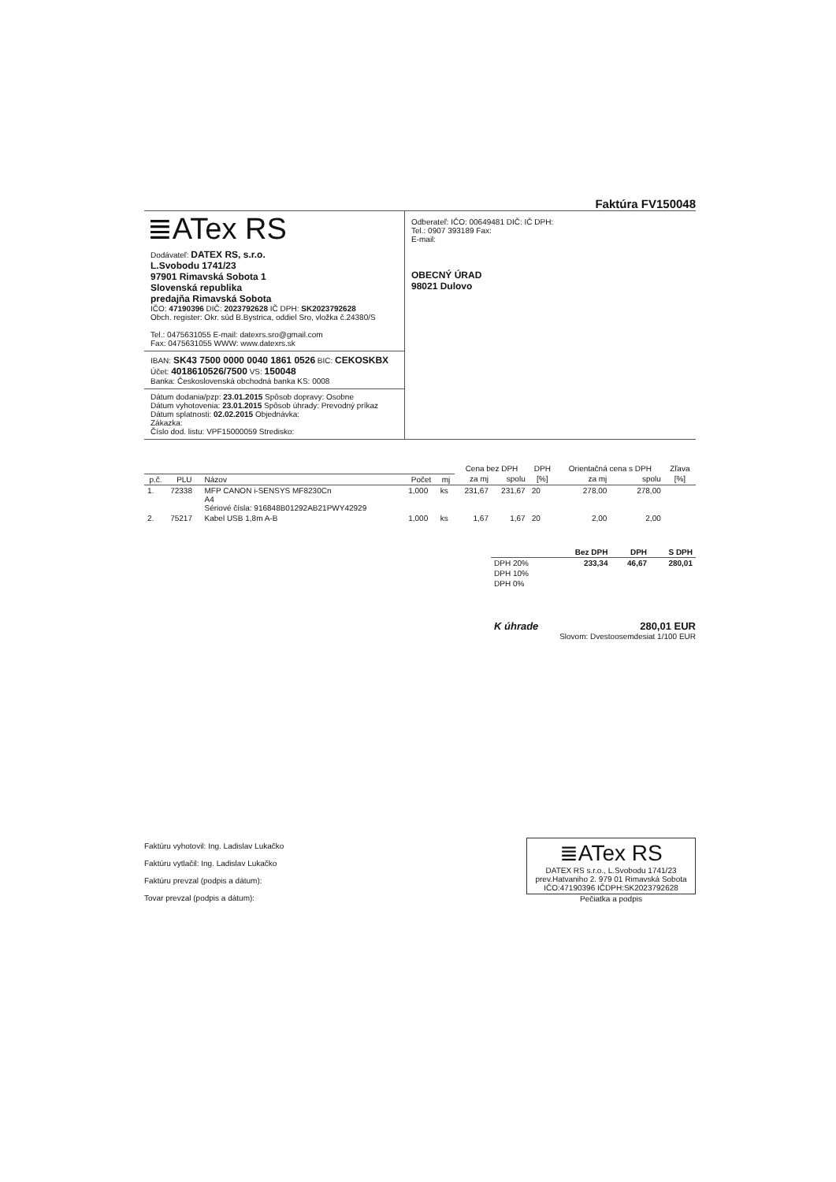Faktúra FV150048
≣ATex RS
Dodávateľ: DATEX RS, s.r.o.
L.Svobodu 1741/23
97901 Rimavská Sobota 1
Slovenská republika
predajňa Rimavská Sobota
IČO: 47190396 DIČ: 2023792628 IČ DPH: SK2023792628
Obch. register: Okr. súd B.Bystrica, oddiel Sro, vložka č.24380/S
Tel.: 0475631055 E-mail: datexrs.sro@gmail.com
Fax: 0475631055 WWW: www.datexrs.sk
IBAN: SK43 7500 0000 0040 1861 0526 BIC: CEKOSKBX
Účet: 4018610526/7500 VS: 150048
Banka: Československá obchodná banka KS: 0008
Dátum dodania/pzp: 23.01.2015 Spôsob dopravy: Osobne
Dátum vyhotovenia: 23.01.2015 Spôsob úhrady: Prevodný príkaz
Dátum splatnosti: 02.02.2015 Objednávka:
Zákazka:
Číslo dod. listu: VPF15000059 Stredisko:
Odberateľ: IČO: 00649481 DIČ: IČ DPH:
Tel.: 0907 393189 Fax:
E-mail:
OBECNÝ ÚRAD
98021 Dulovo
| | | | | | Cena bez DPH | | DPH | Orientačná cena s DPH | | Zľava |
| --- | --- | --- | --- | --- | --- | --- | --- | --- | --- | --- |
| p.č. | PLU | Názov | Počet | mj | za mj | spolu | [%] | za mj | spolu | [%] |
| 1. | 72338 | MFP CANON i-SENSYS MF8230Cn A4 Sériové čísla: 916848B01292AB21PWY42929 | 1,000 | ks | 231,67 | 231,67 | 20 | 278,00 | 278,00 | |
| 2. | 75217 | Kabel USB 1,8m A-B | 1,000 | ks | 1,67 | 1,67 | 20 | 2,00 | 2,00 | |
| | Bez DPH | DPH | S DPH |
| --- | --- | --- | --- |
| DPH 20% | 233,34 | 46,67 | 280,01 |
| DPH 10% | | | |
| DPH 0% | | | |
K úhrade 280,01 EUR
Slovom: Dvestoosemdesiat 1/100 EUR
Faktúru vyhotovil: Ing. Ladislav Lukačko
Faktúru vytlačil: Ing. Ladislav Lukačko
Faktúru prevzal (podpis a dátum):
Tovar prevzal (podpis a dátum):
≣ATex RS
DATEX RS s.r.o., L.Svobodu 1741/23
prev.Hatvaniho 2. 979 01 Rimavská Sobota
IČO:47190396 IČDPH:SK2023792628
Pečiatka a podpis